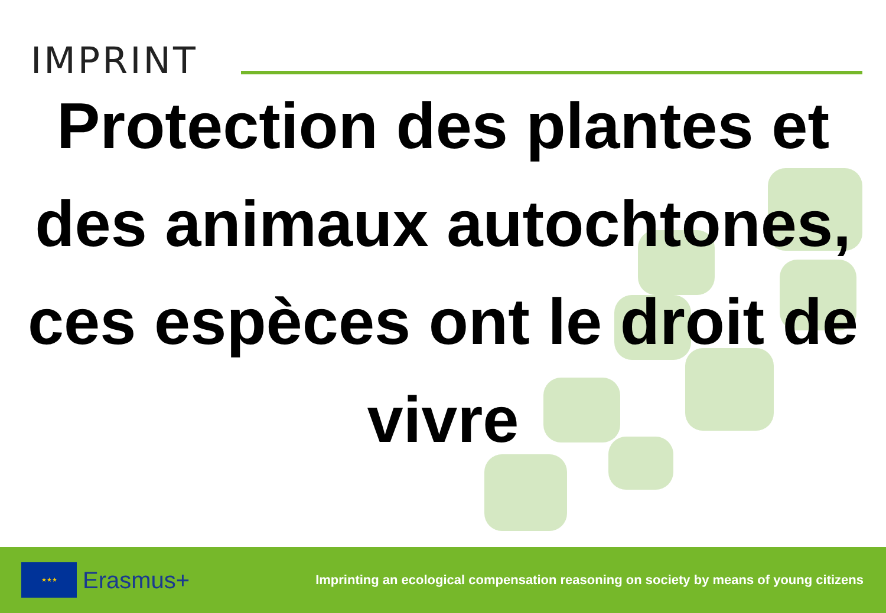IMPRINT
Protection des plantes et des animaux autochtones, ces espèces ont le droit de vivre
★★★
Erasmus+
Imprinting an ecological compensation reasoning on society by means of young citizens